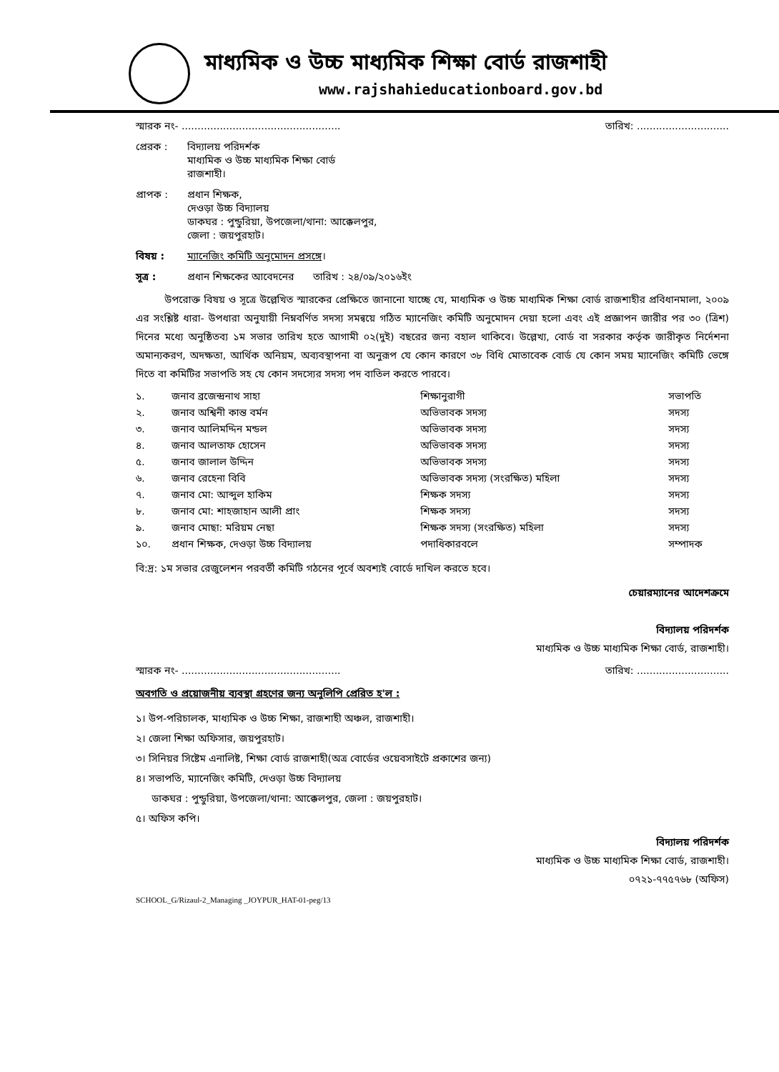মাধ্যমিক ও উচ্চ মাধ্যমিক শিক্ষা বোর্ড রাজশাহী
www.rajshahieducationboard.gov.bd
স্মারক নং- .................................................. তারিখ: .............................
প্রেরক : বিদ্যালয় পরিদর্শক
মাধ্যমিক ও উচ্চ মাধ্যমিক শিক্ষা বোর্ড
রাজশাহী।
প্রাপক : প্রধান শিক্ষক,
দেওড়া উচ্চ বিদ্যালয়
ডাকঘর : পুন্ডুরিয়া, উপজেলা/থানা: আক্কেলপুর,
জেলা : জয়পুরহাট।
বিষয় : ম্যানেজিং কমিটি অনুমোদন প্রসঙ্গে।
সূত্র : প্রধান শিক্ষকের আবেদনের তারিখ : ২৪/০৯/২০১৬ইং
উপরোক্ত বিষয় ও সূত্রে উল্লেখিত স্মারকের প্রেক্ষিতে জানানো যাচ্ছে যে, মাধ্যমিক ও উচ্চ মাধ্যমিক শিক্ষা বোর্ড রাজশাহীর প্রবিধানমালা, ২০০৯ এর সংশ্লিষ্ট ধারা- উপধারা অনুযায়ী নিম্নবর্ণিত সদস্য সমন্বয়ে গঠিত ম্যানেজিং কমিটি অনুমোদন দেয়া হলো এবং এই প্রজ্ঞাপন জারীর পর ৩০ (ত্রিশ) দিনের মধ্যে অনুষ্ঠিতব্য ১ম সভার তারিখ হতে আগামী ০২(দুই) বছরের জন্য বহাল থাকিবে। উল্লেখ্য, বোর্ড বা সরকার কর্তৃক জারীকৃত নির্দেশনা অমান্যকরণ, অদক্ষতা, আর্থিক অনিয়ম, অব্যবস্থাপনা বা অনুরূপ যে কোন কারণে ৩৮ বিধি মোতাবেক বোর্ড যে কোন সময় ম্যানেজিং কমিটি ভেঙ্গে দিতে বা কমিটির সভাপতি সহ যে কোন সদস্যের সদস্য পদ বাতিল করতে পারবে।
| ১. | জনাব ব্রজেন্দ্রনাথ সাহা | শিক্ষানুরাগী | সভাপতি |
| ২. | জনাব অশ্বিনী কান্ত বর্মন | অভিভাবক সদস্য | সদস্য |
| ৩. | জনাব আলিমদ্দিন মন্ডল | অভিভাবক সদস্য | সদস্য |
| ৪. | জনাব আলতাফ হোসেন | অভিভাবক সদস্য | সদস্য |
| ৫. | জনাব জালাল উদ্দিন | অভিভাবক সদস্য | সদস্য |
| ৬. | জনাব রেহেনা বিবি | অভিভাবক সদস্য (সংরক্ষিত) মহিলা | সদস্য |
| ৭. | জনাব মো: আব্দুল হাকিম | শিক্ষক সদস্য | সদস্য |
| ৮. | জনাব মো: শাহজাহান আলী প্রাং | শিক্ষক সদস্য | সদস্য |
| ৯. | জনাব মোছা: মরিয়ম নেছা | শিক্ষক সদস্য (সংরক্ষিত) মহিলা | সদস্য |
| ১০. | প্রধান শিক্ষক, দেওড়া উচ্চ বিদ্যালয় | পদাধিকারবলে | সম্পাদক |
বি:দ্র: ১ম সভার রেজুলেশন পরবর্তী কমিটি গঠনের পূর্বে অবশ্যই বোর্ডে দাখিল করতে হবে।
চেয়ারম্যানের আদেশক্রমে
বিদ্যালয় পরিদর্শক
মাধ্যমিক ও উচ্চ মাধ্যমিক শিক্ষা বোর্ড, রাজশাহী।
স্মারক নং- .................................................. তারিখ: .............................
অবগতি ও প্রয়োজনীয় ব্যবস্থা গ্রহণের জন্য অনুলিপি প্রেরিত হ'ল :
১। উপ-পরিচালক, মাধ্যমিক ও উচ্চ শিক্ষা, রাজশাহী অঞ্চল, রাজশাহী।
২। জেলা শিক্ষা অফিসার, জয়পুরহাট।
৩। সিনিয়র সিষ্টেম এনালিষ্ট, শিক্ষা বোর্ড রাজশাহী(অত্র বোর্ডের ওয়েবসাইটে প্রকাশের জন্য)
৪। সভাপতি, ম্যানেজিং কমিটি, দেওড়া উচ্চ বিদ্যালয়
ডাকঘর : পুন্ডুরিয়া, উপজেলা/থানা: আক্কেলপুর, জেলা : জয়পুরহাট।
৫। অফিস কপি।
বিদ্যালয় পরিদর্শক
মাধ্যমিক ও উচ্চ মাধ্যমিক শিক্ষা বোর্ড, রাজশাহী।
০৭২১-৭৭৫৭৬৮ (অফিস)
SCHOOL_G/Rizaul-2_Managing _JOYPUR_HAT-01-peg/13